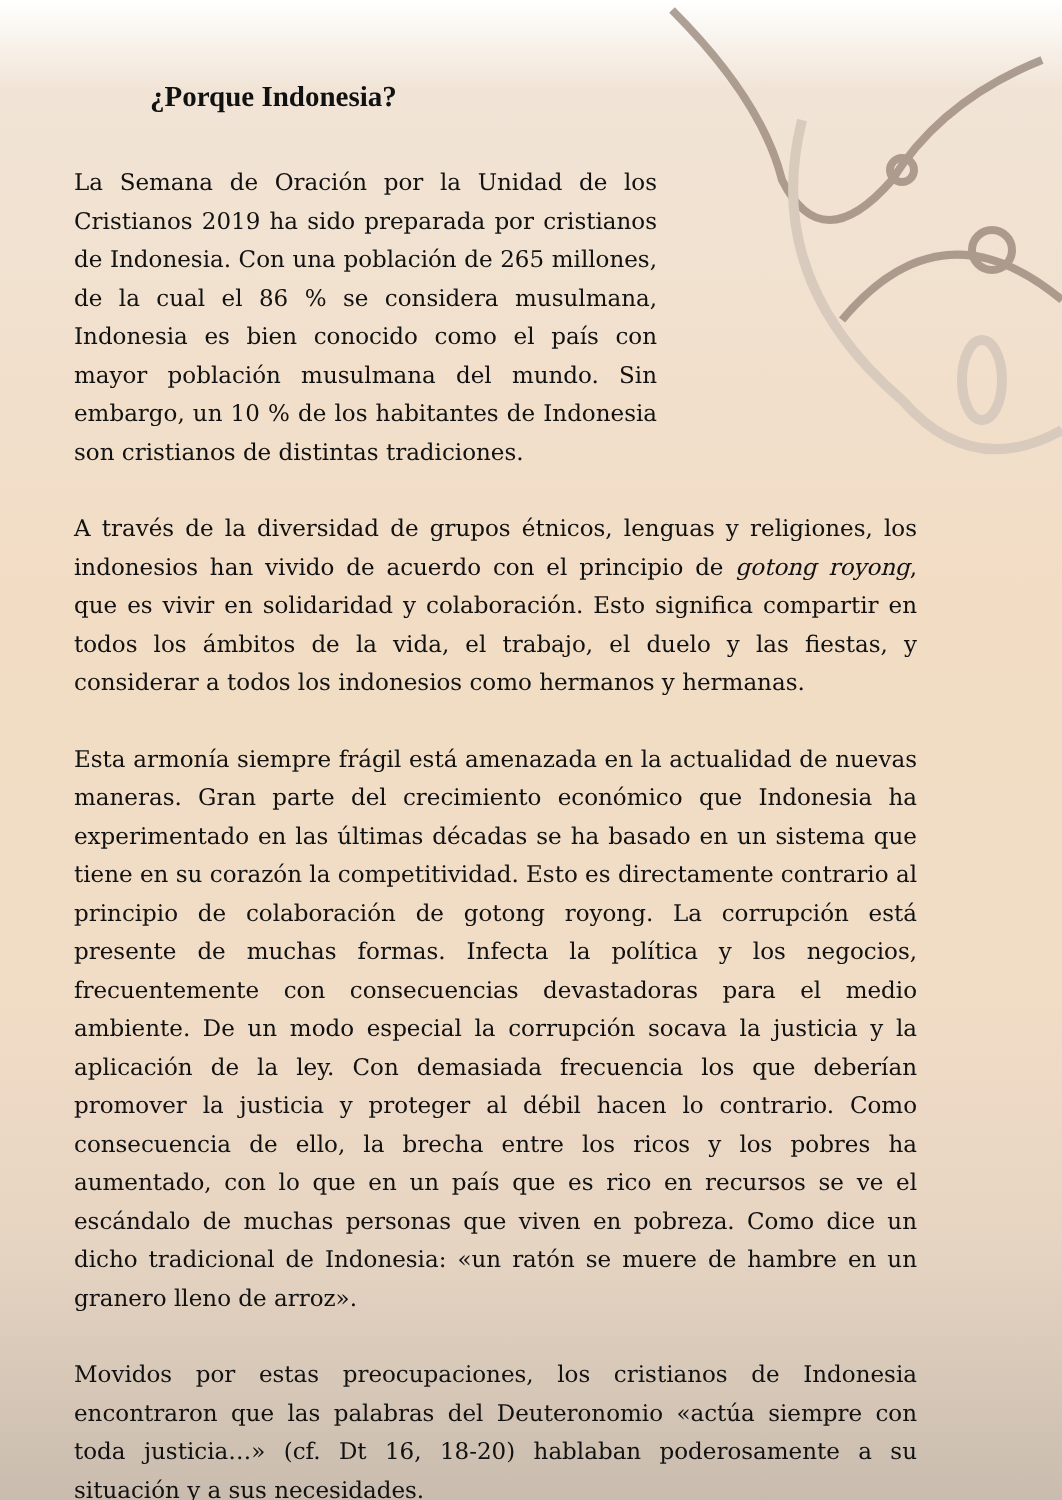¿Porque Indonesia?
La Semana de Oración por la Unidad de los Cristianos 2019 ha sido preparada por cristianos de Indonesia. Con una población de 265 millones, de la cual el 86 % se considera musulmana, Indonesia es bien conocido como el país con mayor población musulmana del mundo. Sin embargo, un 10 % de los habitantes de Indonesia son cristianos de distintas tradiciones.
A través de la diversidad de grupos étnicos, lenguas y religiones, los indonesios han vivido de acuerdo con el principio de gotong royong, que es vivir en solidaridad y colaboración. Esto significa compartir en todos los ámbitos de la vida, el trabajo, el duelo y las fiestas, y considerar a todos los indonesios como hermanos y hermanas.
Esta armonía siempre frágil está amenazada en la actualidad de nuevas maneras. Gran parte del crecimiento económico que Indonesia ha experimentado en las últimas décadas se ha basado en un sistema que tiene en su corazón la competitividad. Esto es directamente contrario al principio de colaboración de gotong royong. La corrupción está presente de muchas formas. Infecta la política y los negocios, frecuentemente con consecuencias devastadoras para el medio ambiente. De un modo especial la corrupción socava la justicia y la aplicación de la ley. Con demasiada frecuencia los que deberían promover la justicia y proteger al débil hacen lo contrario. Como consecuencia de ello, la brecha entre los ricos y los pobres ha aumentado, con lo que en un país que es rico en recursos se ve el escándalo de muchas personas que viven en pobreza. Como dice un dicho tradicional de Indonesia: «un ratón se muere de hambre en un granero lleno de arroz».
Movidos por estas preocupaciones, los cristianos de Indonesia encontraron que las palabras del Deuteronomio «actúa siempre con toda justicia…» (cf. Dt 16, 18-20) hablaban poderosamente a su situación y a sus necesidades.